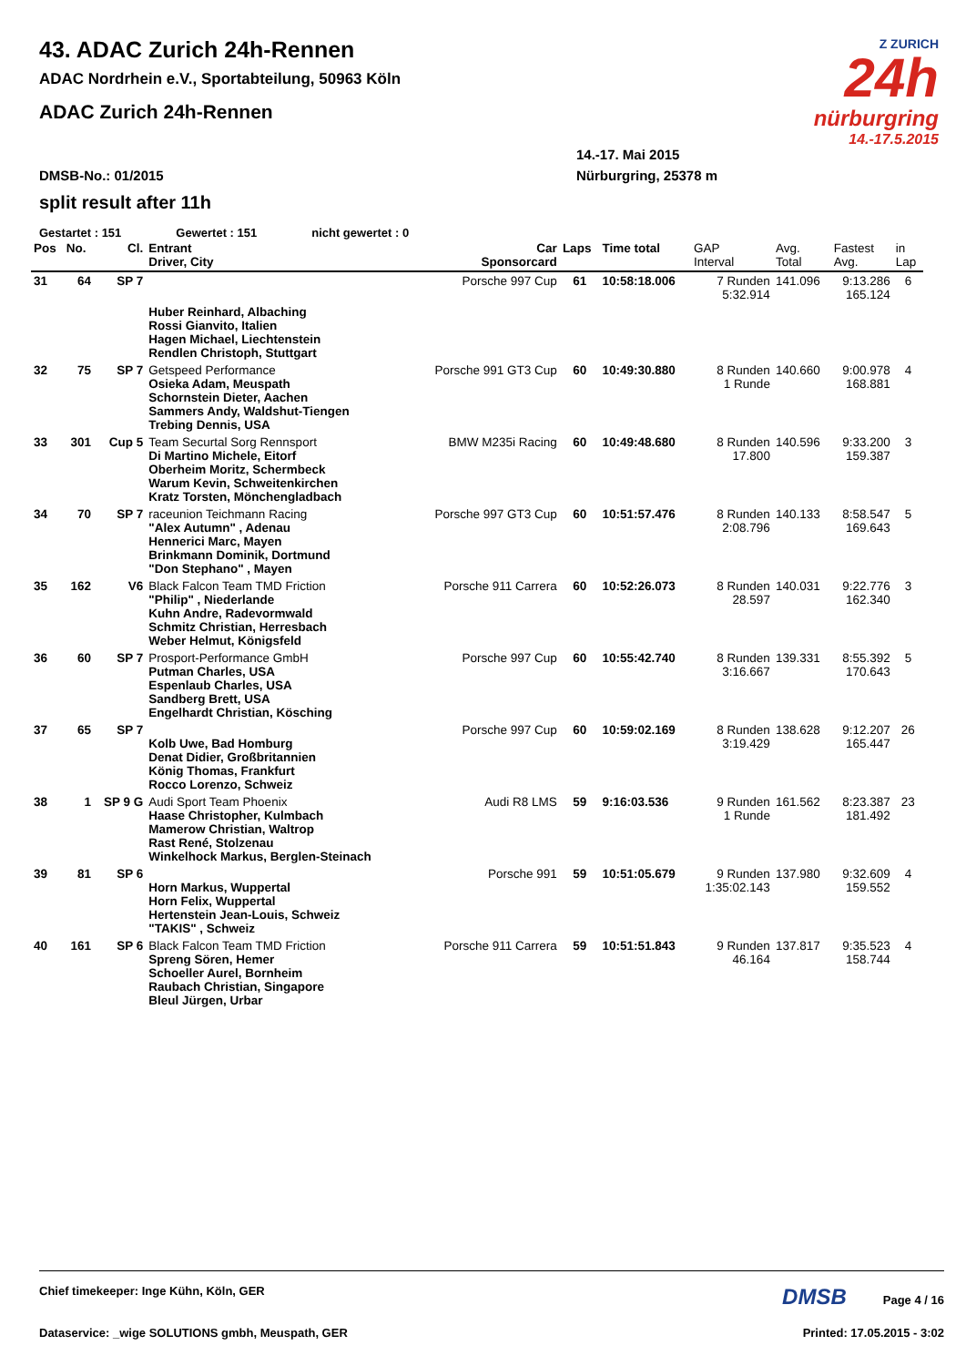Z ZURICH
24h
nürburgring
14.-17.5.2015
43. ADAC Zurich 24h-Rennen
ADAC Nordrhein e.V., Sportabteilung, 50963 Köln
ADAC Zurich 24h-Rennen
14.-17. Mai 2015
DMSB-No.: 01/2015 Nürburgring, 25378 m
split result after 11h
Gestartet : 151 Gewertet : 151 nicht gewertet : 0
| Pos | No. | Cl. | Entrant Driver, City | Car Sponsorcard | Laps | Time total | GAP Interval | Avg. Total | Fastest Avg. | in Lap |
| --- | --- | --- | --- | --- | --- | --- | --- | --- | --- | --- |
| 31 | 64 | SP 7 | | Porsche 997 Cup | 61 | 10:58:18.006 | 7 Runden 5:32.914 | 141.096 | 9:13.286 165.124 | 6 |
| | | | Huber Reinhard, Albaching Rossi Gianvito, Italien Hagen Michael, Liechtenstein Rendlen Christoph, Stuttgart | | | | | | | |
| 32 | 75 | SP 7 | Getspeed Performance Osieka Adam, Meuspath Schornstein Dieter, Aachen Sammers Andy, Waldshut-Tiengen Trebing Dennis, USA | Porsche 991 GT3 Cup | 60 | 10:49:30.880 | 8 Runden 1 Runde | 140.660 | 9:00.978 168.881 | 4 |
| 33 | 301 | Cup 5 | Team Securtal Sorg Rennsport Di Martino Michele, Eitorf Oberheim Moritz, Schermbeck Warum Kevin, Schweitenkirchen Kratz Torsten, Mönchengladbach | BMW M235i Racing | 60 | 10:49:48.680 | 8 Runden 17.800 | 140.596 | 9:33.200 159.387 | 3 |
| 34 | 70 | SP 7 | raceunion Teichmann Racing "Alex Autumn" , Adenau Hennerici Marc, Mayen Brinkmann Dominik, Dortmund "Don Stephano" , Mayen | Porsche 997 GT3 Cup | 60 | 10:51:57.476 | 8 Runden 2:08.796 | 140.133 | 8:58.547 169.643 | 5 |
| 35 | 162 | V6 | Black Falcon Team TMD Friction "Philip" , Niederlande Kuhn Andre, Radevormwald Schmitz Christian, Herresbach Weber Helmut, Königsfeld | Porsche 911 Carrera | 60 | 10:52:26.073 | 8 Runden 28.597 | 140.031 | 9:22.776 162.340 | 3 |
| 36 | 60 | SP 7 | Prosport-Performance GmbH Putman Charles, USA Espenlaub Charles, USA Sandberg Brett, USA Engelhardt Christian, Kösching | Porsche 997 Cup | 60 | 10:55:42.740 | 8 Runden 3:16.667 | 139.331 | 8:55.392 170.643 | 5 |
| 37 | 65 | SP 7 | Kolb Uwe, Bad Homburg Denat Didier, Großbritannien König Thomas, Frankfurt Rocco Lorenzo, Schweiz | Porsche 997 Cup | 60 | 10:59:02.169 | 8 Runden 3:19.429 | 138.628 | 9:12.207 165.447 | 26 |
| 38 | 1 | SP 9 G | Audi Sport Team Phoenix Haase Christopher, Kulmbach Mamerow Christian, Waltrop Rast René, Stolzenau Winkelhock Markus, Berglen-Steinach | Audi R8 LMS | 59 | 9:16:03.536 | 9 Runden 1 Runde | 161.562 | 8:23.387 181.492 | 23 |
| 39 | 81 | SP 6 | Horn Markus, Wuppertal Horn Felix, Wuppertal Hertenstein Jean-Louis, Schweiz "TAKIS" , Schweiz | Porsche 991 | 59 | 10:51:05.679 | 9 Runden 1:35:02.143 | 137.980 | 9:32.609 159.552 | 4 |
| 40 | 161 | SP 6 | Black Falcon Team TMD Friction Spreng Sören, Hemer Schoeller Aurel, Bornheim Raubach Christian, Singapore Bleul Jürgen, Urbar | Porsche 911 Carrera | 59 | 10:51:51.843 | 9 Runden 46.164 | 137.817 | 9:35.523 158.744 | 4 |
Chief timekeeper: Inge Kühn, Köln, GER DMSB Page 4 / 16
Dataservice: _wige SOLUTIONS gmbh, Meuspath, GER Printed: 17.05.2015 - 3:02